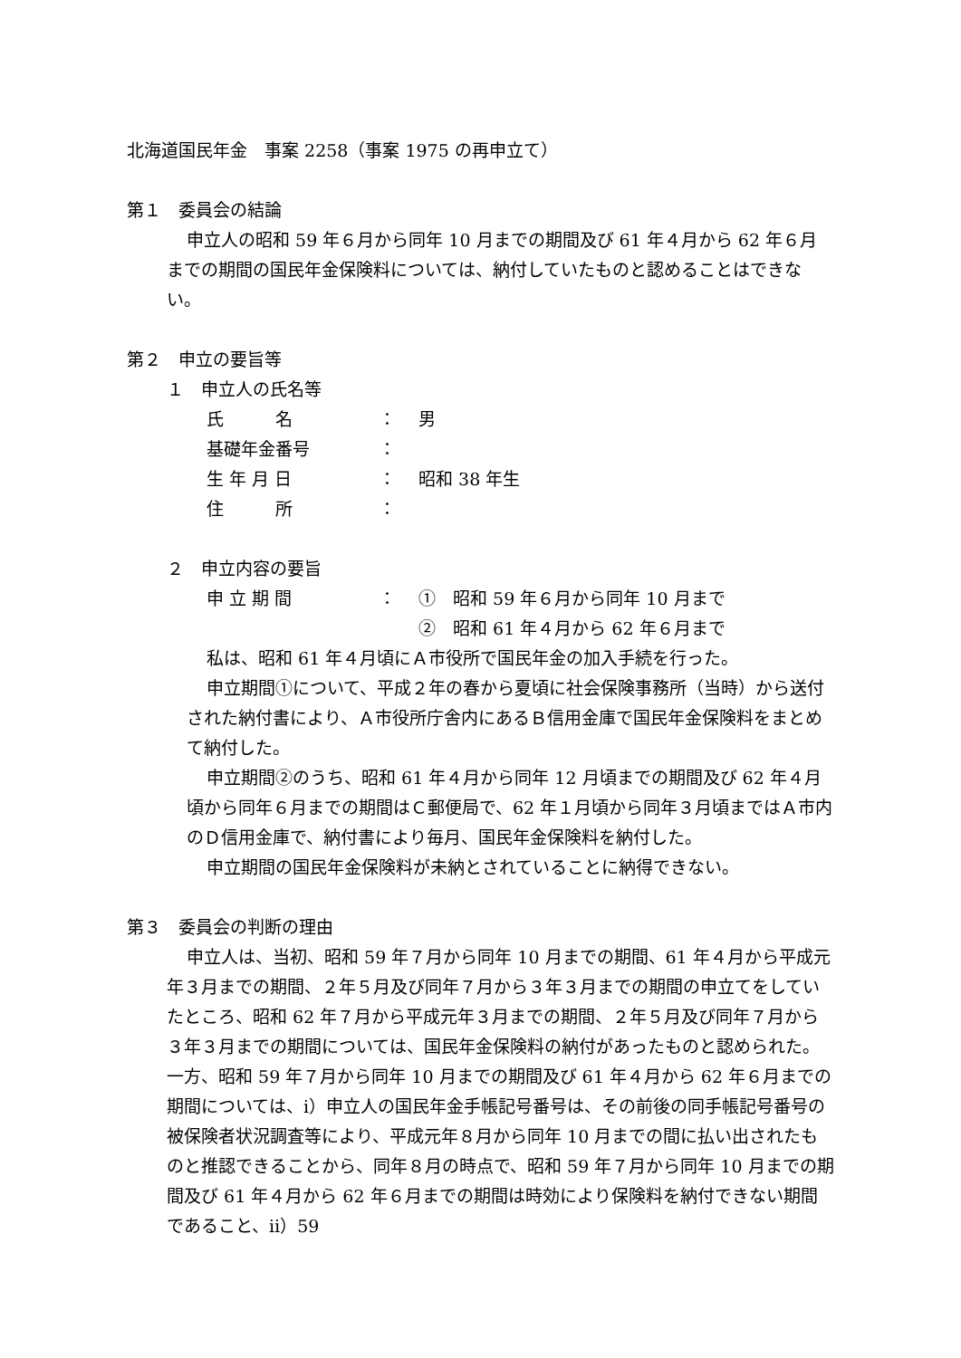北海道国民年金　事案 2258（事案 1975 の再申立て）
第１　委員会の結論
申立人の昭和 59 年６月から同年 10 月までの期間及び 61 年４月から 62 年６月までの期間の国民年金保険料については、納付していたものと認めることはできない。
第２　申立の要旨等
１　申立人の氏名等
氏　　　名 ： 男
基礎年金番号 ：
生 年 月 日 ： 昭和 38 年生
住　　　所 ：
２　申立内容の要旨
申 立 期 間 ： ①　昭和 59 年６月から同年 10 月まで
②　昭和 61 年４月から 62 年６月まで
私は、昭和 61 年４月頃にＡ市役所で国民年金の加入手続を行った。
申立期間①について、平成２年の春から夏頃に社会保険事務所（当時）から送付された納付書により、Ａ市役所庁舎内にあるＢ信用金庫で国民年金保険料をまとめて納付した。
申立期間②のうち、昭和 61 年４月から同年 12 月頃までの期間及び 62 年４月頃から同年６月までの期間はＣ郵便局で、62 年１月頃から同年３月頃まではＡ市内のＤ信用金庫で、納付書により毎月、国民年金保険料を納付した。
申立期間の国民年金保険料が未納とされていることに納得できない。
第３　委員会の判断の理由
申立人は、当初、昭和 59 年７月から同年 10 月までの期間、61 年４月から平成元年３月までの期間、２年５月及び同年７月から３年３月までの期間の申立てをしていたところ、昭和 62 年７月から平成元年３月までの期間、２年５月及び同年７月から３年３月までの期間については、国民年金保険料の納付があったものと認められた。一方、昭和 59 年７月から同年 10 月までの期間及び 61 年４月から 62 年６月までの期間については、ⅰ）申立人の国民年金手帳記号番号は、その前後の同手帳記号番号の被保険者状況調査等により、平成元年８月から同年 10 月までの間に払い出されたものと推認できることから、同年８月の時点で、昭和 59 年７月から同年 10 月までの期間及び 61 年４月から 62 年６月までの期間は時効により保険料を納付できない期間であること、ⅱ）59